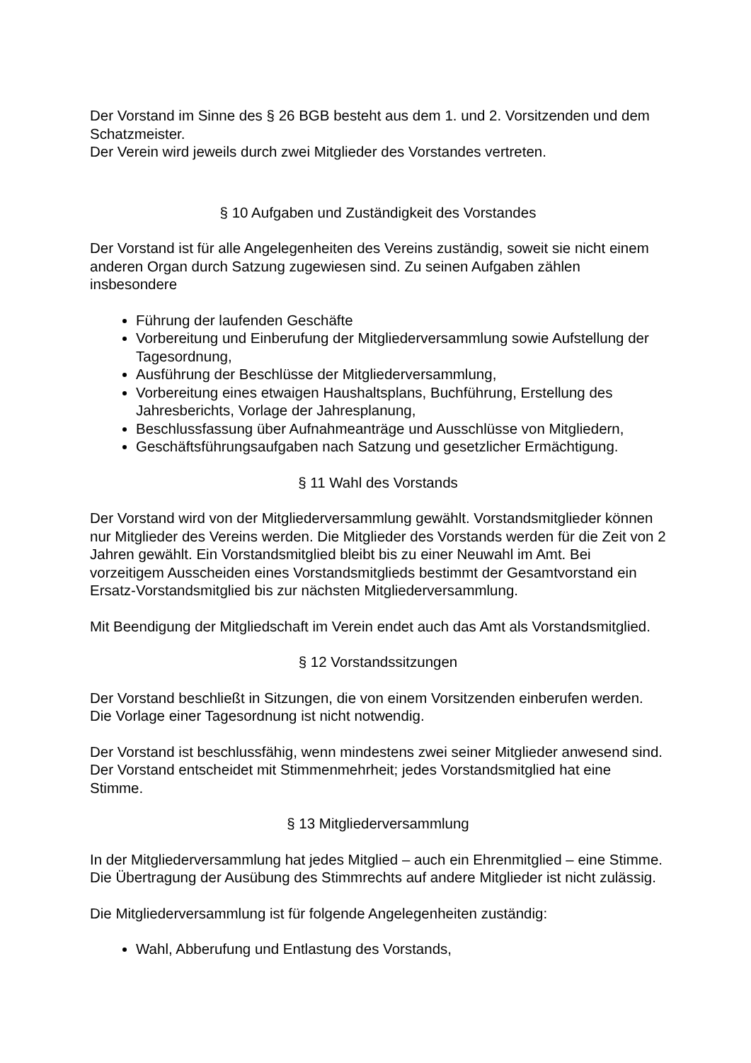Der Vorstand im Sinne des § 26 BGB besteht aus dem 1. und 2. Vorsitzenden und dem Schatzmeister.
Der Verein wird jeweils durch zwei Mitglieder des Vorstandes vertreten.
§ 10 Aufgaben und Zuständigkeit des Vorstandes
Der Vorstand ist für alle Angelegenheiten des Vereins zuständig, soweit sie nicht einem anderen Organ durch Satzung zugewiesen sind. Zu seinen Aufgaben zählen insbesondere
Führung der laufenden Geschäfte
Vorbereitung und Einberufung der Mitgliederversammlung sowie Aufstellung der Tagesordnung,
Ausführung der Beschlüsse der Mitgliederversammlung,
Vorbereitung eines etwaigen Haushaltsplans, Buchführung, Erstellung des Jahresberichts, Vorlage der Jahresplanung,
Beschlussfassung über Aufnahmeanträge und Ausschlüsse von Mitgliedern,
Geschäftsführungsaufgaben nach Satzung und gesetzlicher Ermächtigung.
§ 11 Wahl des Vorstands
Der Vorstand wird von der Mitgliederversammlung gewählt. Vorstandsmitglieder können nur Mitglieder des Vereins werden. Die Mitglieder des Vorstands werden für die Zeit von 2 Jahren gewählt. Ein Vorstandsmitglied bleibt bis zu einer Neuwahl im Amt. Bei vorzeitigem Ausscheiden eines Vorstandsmitglieds bestimmt der Gesamtvorstand ein Ersatz-Vorstandsmitglied bis zur nächsten Mitgliederversammlung.
Mit Beendigung der Mitgliedschaft im Verein endet auch das Amt als Vorstandsmitglied.
§ 12 Vorstandssitzungen
Der Vorstand beschließt in Sitzungen, die von einem Vorsitzenden einberufen werden. Die Vorlage einer Tagesordnung ist nicht notwendig.
Der Vorstand ist beschlussfähig, wenn mindestens zwei seiner Mitglieder anwesend sind. Der Vorstand entscheidet mit Stimmenmehrheit; jedes Vorstandsmitglied hat eine Stimme.
§ 13 Mitgliederversammlung
In der Mitgliederversammlung hat jedes Mitglied – auch ein Ehrenmitglied – eine Stimme. Die Übertragung der Ausübung des Stimmrechts auf andere Mitglieder ist nicht zulässig.
Die Mitgliederversammlung ist für folgende Angelegenheiten zuständig:
Wahl, Abberufung und Entlastung des Vorstands,